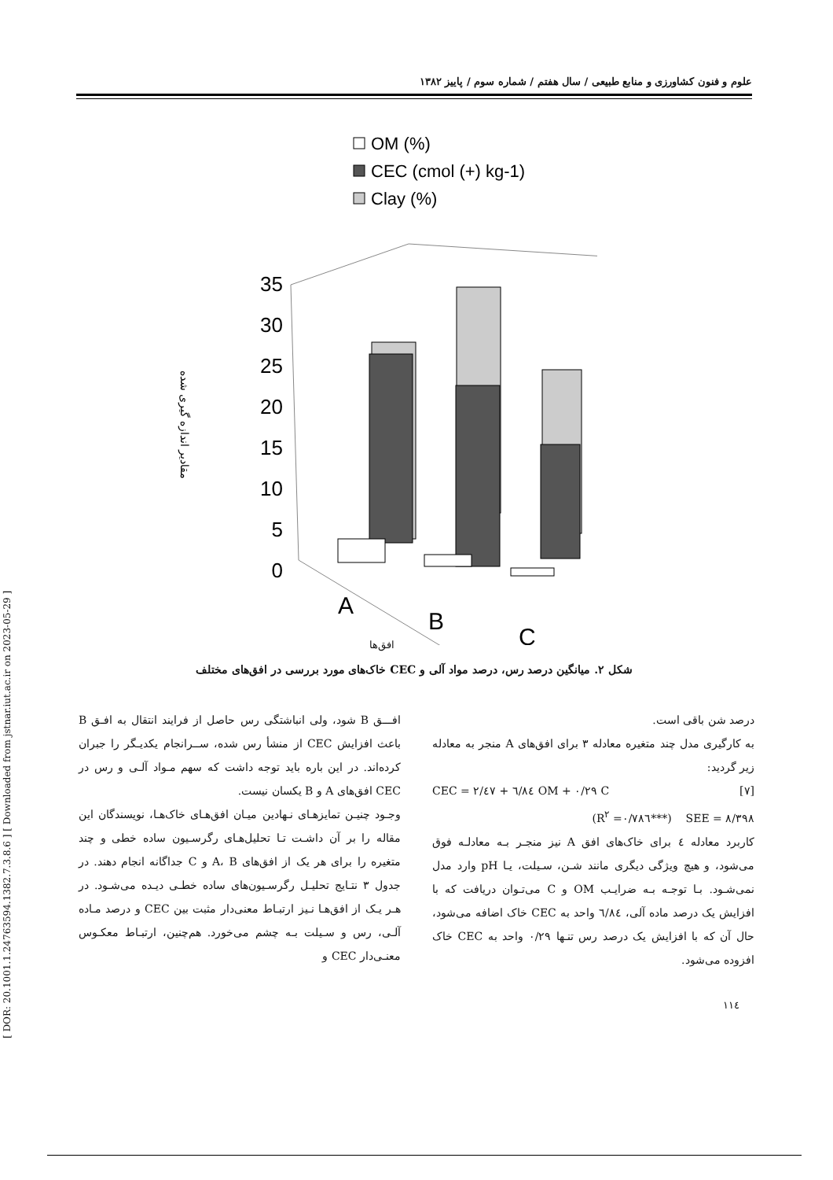[ DOR: 20.1001.1.24763594.1382.7.3.8.6 ] [ Downloaded from jstnar.iut.ac.ir on 2023-05-29 ]
علوم و فنون کشاورزی و منابع طبیعی / سال هفتم / شماره سوم / پاییز ۱۳۸۲
OM (%)
CEC (cmol (+) kg-1)
Clay (%)
35
30
25
20
15
10
5
0
مقادیر اندازه گیری شده
A
B
C
افق‌ها
شکل ۲. میانگین درصد رس، درصد مواد آلی و CEC خاک‌های مورد بررسی در افق‌های مختلف
افـــق B شود، ولی انباشتگی رس حاصل از فرایند انتقال به افـق B باعث افزایش CEC از منشأ رس شده، ســرانجام یکدیـگر را جبران کرده‌اند. در این باره باید توجه داشت که سهم مـواد آلـی و رس در CEC افق‌های A و B یکسان نیست.
وجـود چنیـن تمایزهـای نـهادین میـان افق‌هـای خاک‌هـا، نویسندگان این مقاله را بر آن داشـت تـا تحلیل‌هـای رگرسـیون ساده خطی و چند متغیره را برای هر یک از افق‌های A، B و C جداگانه انجام دهند. در جدول ۳ نتـایج تحلیـل رگرسـیون‌های ساده خطـی دیـده می‌شـود. در هـر یـک از افق‌هـا نـیز ارتبـاط معنی‌دار مثبت بین CEC و درصد مـاده آلـی، رس و سـیلت بـه چشم می‌خورد. هم‌چنین، ارتبـاط معکـوس معنـی‌دار CEC و
درصد شن باقی است.
به کارگیری مدل چند متغیره معادله ۳ برای افق‌های A منجر به معادله زیر گردید:
CEC = ۲/٤۷ + ٦/۸٤ OM + ۰/۲۹ C [۷]
(R<sup>۲</sup> =۰/۷۸٦***) SEE = ۸/۳۹۸
کاربرد معادله ٤ برای خاک‌های افق A نیز منجـر بـه معادلـه فوق می‌شود، و هیچ ویژگی دیگری مانند شـن، سـیلت، یـا pH وارد مدل نمی‌شـود. بـا توجـه بـه ضرایـب OM و C می‌تـوان دریافت که با افزایش یک درصد ماده آلی، ٦/۸٤ واحد به CEC خاک اضافه می‌شود، حال آن که با افزایش یک درصد رس تنـها ۰/۲۹ واحد به CEC خاک افزوده می‌شود.
۱۱٤